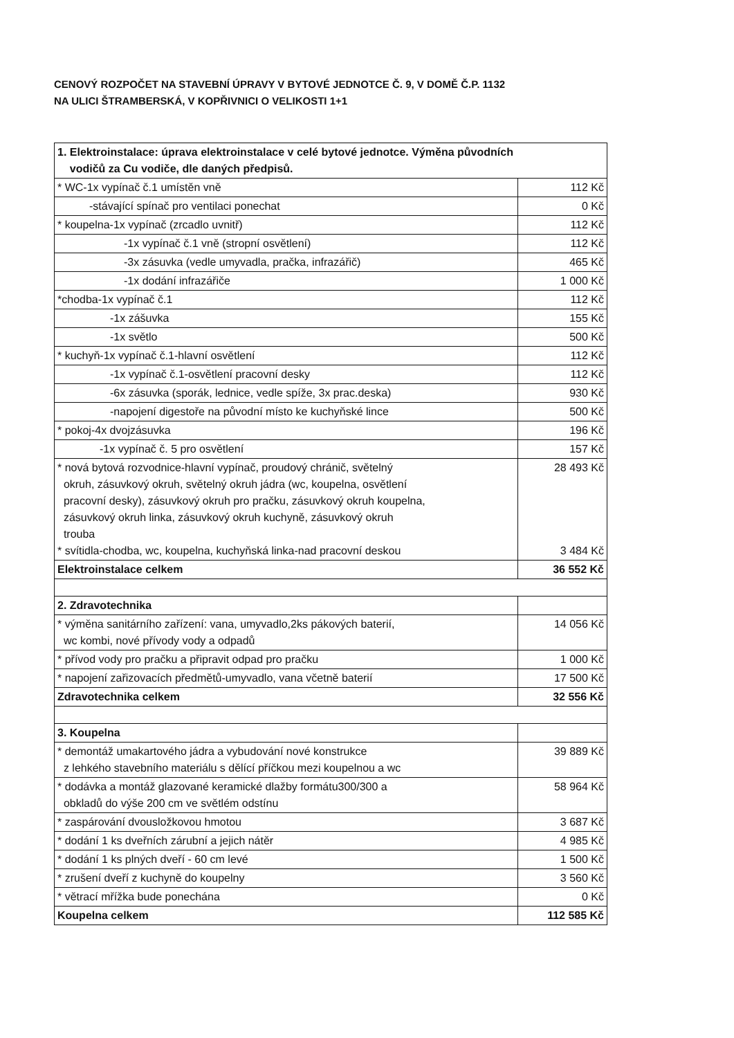CENOVÝ ROZPOČET NA STAVEBNÍ ÚPRAVY V BYTOVÉ JEDNOTCE Č. 9, V DOMĚ Č.P. 1132
NA ULICI ŠTRAMBERSKÁ, V KOPŘIVNICI O VELIKOSTI 1+1
| 1. Elektroinstalace: úprava elektroinstalace v celé bytové jednotce. Výměna původních vodičů za Cu vodiče, dle daných předpisů. | |
| * WC-1x vypínač č.1 umístěn vně | 112 Kč |
| -stávající spínač pro ventilaci ponechat | 0 Kč |
| * koupelna-1x vypínač (zrcadlo uvnitř) | 112 Kč |
| -1x vypínač č.1 vně (stropní osvětlení) | 112 Kč |
| -3x zásuvka (vedle umyvadla, pračka, infrazářič) | 465 Kč |
| -1x dodání infrazářiče | 1 000 Kč |
| *chodba-1x vypínač č.1 | 112 Kč |
| -1x zášuvka | 155 Kč |
| -1x světlo | 500 Kč |
| * kuchyň-1x vypínač č.1-hlavní osvětlení | 112 Kč |
| -1x vypínač č.1-osvětlení pracovní desky | 112 Kč |
| -6x zásuvka (sporák, lednice, vedle spíže, 3x prac.deska) | 930 Kč |
| -napojení digestoře na původní místo ke kuchyňské lince | 500 Kč |
| * pokoj-4x dvojzásuvka | 196 Kč |
| -1x vypínač č. 5 pro osvětlení | 157 Kč |
| * nová bytová rozvodnice-hlavní vypínač, proudový chránič, světelný okruh, zásuvkový okruh, světelný okruh jádra (wc, koupelna, osvětlení pracovní desky), zásuvkový okruh pro pračku, zásuvkový okruh koupelna, zásuvkový okruh linka, zásuvkový okruh kuchyně, zásuvkový okruh trouba * svítidla-chodba, wc, koupelna, kuchyňská linka-nad pracovní deskou | 28 493 Kč 3 484 Kč |
| Elektroinstalace celkem | 36 552 Kč |
| 2. Zdravotechnika | |
| * výměna sanitárního zařízení: vana, umyvadlo,2ks pákových baterií, wc kombi, nové přívody vody a odpadů | 14 056 Kč |
| * přívod vody pro pračku a připravit odpad pro pračku | 1 000 Kč |
| * napojení zařizovacích předmětů-umyvadlo, vana včetně baterií | 17 500 Kč |
| Zdravotechnika celkem | 32 556 Kč |
| 3. Koupelna | |
| * demontáž umakartového jádra a vybudování nové konstrukce z lehkého stavebního materiálu s dělící příčkou mezi koupelnou a wc | 39 889 Kč |
| * dodávka a montáž glazované keramické dlažby formátu300/300 a obkladů do výše 200 cm ve světlém odstínu | 58 964 Kč |
| * zaspárování dvousložkovou hmotou | 3 687 Kč |
| * dodání 1 ks dveřních zárubní a jejich nátěr | 4 985 Kč |
| * dodání 1 ks plných dveří - 60 cm levé | 1 500 Kč |
| * zrušení dveří z kuchyně do koupelny | 3 560 Kč |
| * větrací mřížka bude ponechána | 0 Kč |
| Koupelna celkem | 112 585 Kč |